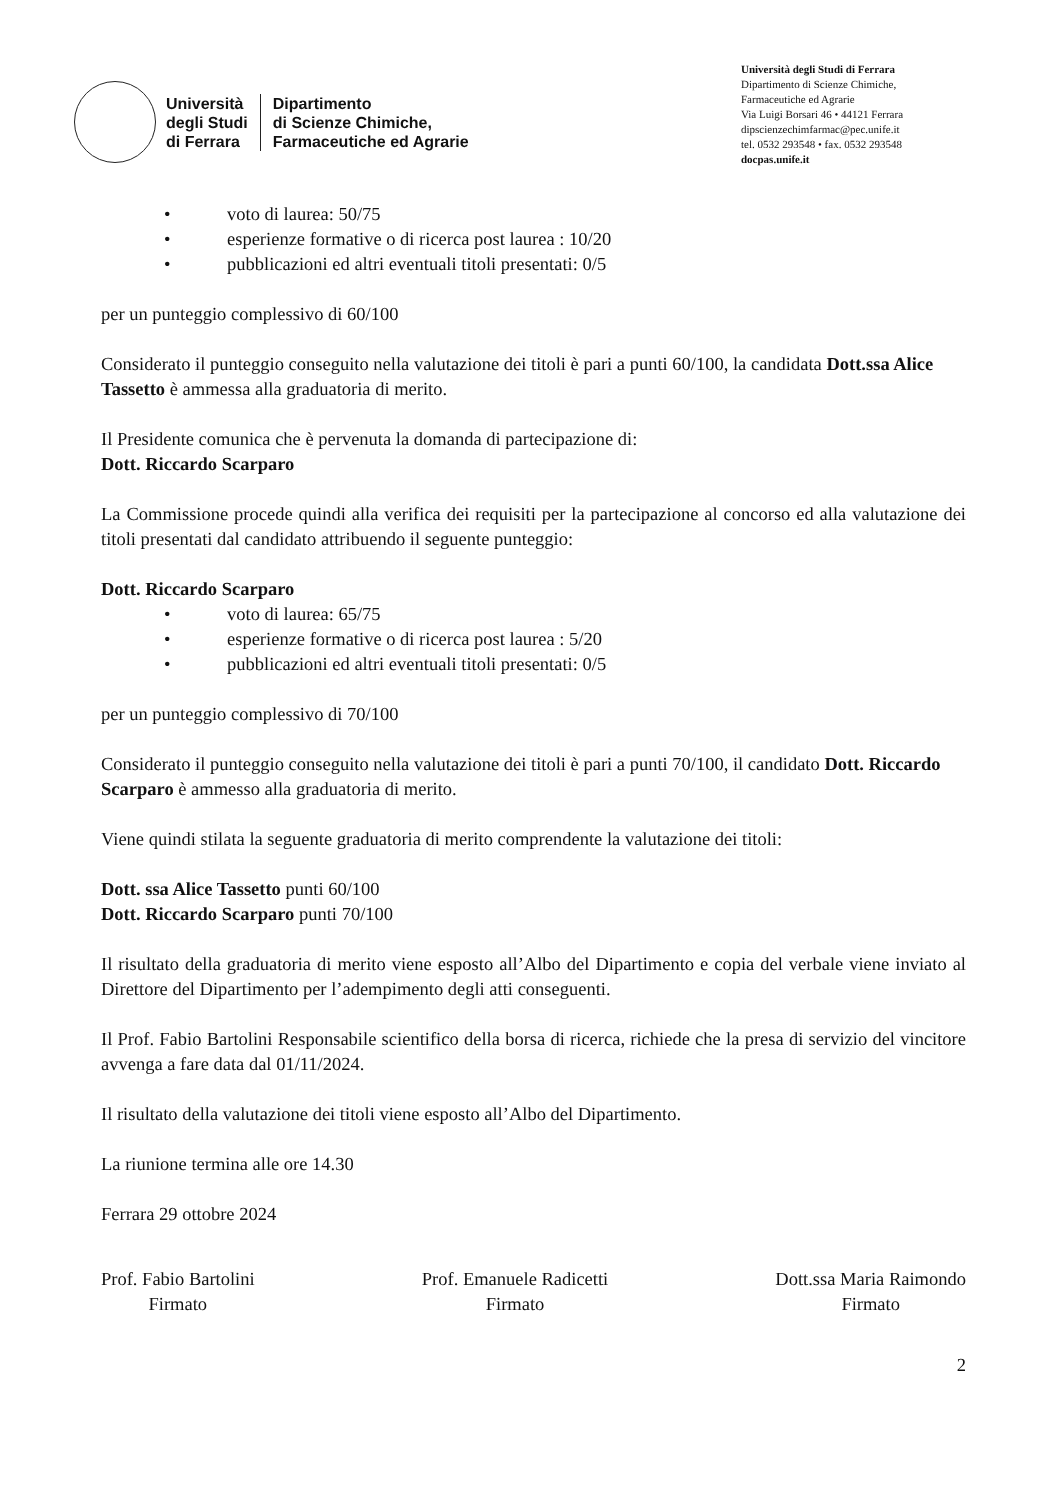Università
degli Studi
di Ferrara
Dipartimento
di Scienze Chimiche,
Farmaceutiche ed Agrarie
Università degli Studi di Ferrara
Dipartimento di Scienze Chimiche,
Farmaceutiche ed Agrarie
Via Luigi Borsari 46 • 44121 Ferrara
dipscienzechimfarmac@pec.unife.it
tel. 0532 293548 • fax. 0532 293548
docpas.unife.it
• voto di laurea: 50/75
• esperienze formative o di ricerca post laurea : 10/20
• pubblicazioni ed altri eventuali titoli presentati: 0/5
per un punteggio complessivo di 60/100
Considerato il punteggio conseguito nella valutazione dei titoli è pari a punti 60/100, la candidata Dott.ssa Alice Tassetto è ammessa alla graduatoria di merito.
Il Presidente comunica che è pervenuta la domanda di partecipazione di:
Dott. Riccardo Scarparo
La Commissione procede quindi alla verifica dei requisiti per la partecipazione al concorso ed alla valutazione dei titoli presentati dal candidato attribuendo il seguente punteggio:
Dott. Riccardo Scarparo
• voto di laurea: 65/75
• esperienze formative o di ricerca post laurea : 5/20
• pubblicazioni ed altri eventuali titoli presentati: 0/5
per un punteggio complessivo di 70/100
Considerato il punteggio conseguito nella valutazione dei titoli è pari a punti 70/100, il candidato Dott. Riccardo Scarparo è ammesso alla graduatoria di merito.
Viene quindi stilata la seguente graduatoria di merito comprendente la valutazione dei titoli:
Dott. ssa Alice Tassetto punti 60/100
Dott. Riccardo Scarparo punti 70/100
Il risultato della graduatoria di merito viene esposto all’Albo del Dipartimento e copia del verbale viene inviato al Direttore del Dipartimento per l’adempimento degli atti conseguenti.
Il Prof. Fabio Bartolini Responsabile scientifico della borsa di ricerca, richiede che la presa di servizio del vincitore avvenga a fare data dal 01/11/2024.
Il risultato della valutazione dei titoli viene esposto all’Albo del Dipartimento.
La riunione termina alle ore 14.30
Ferrara 29 ottobre 2024
Prof. Fabio Bartolini
Firmato
Prof. Emanuele Radicetti
Firmato
Dott.ssa Maria Raimondo
Firmato
2